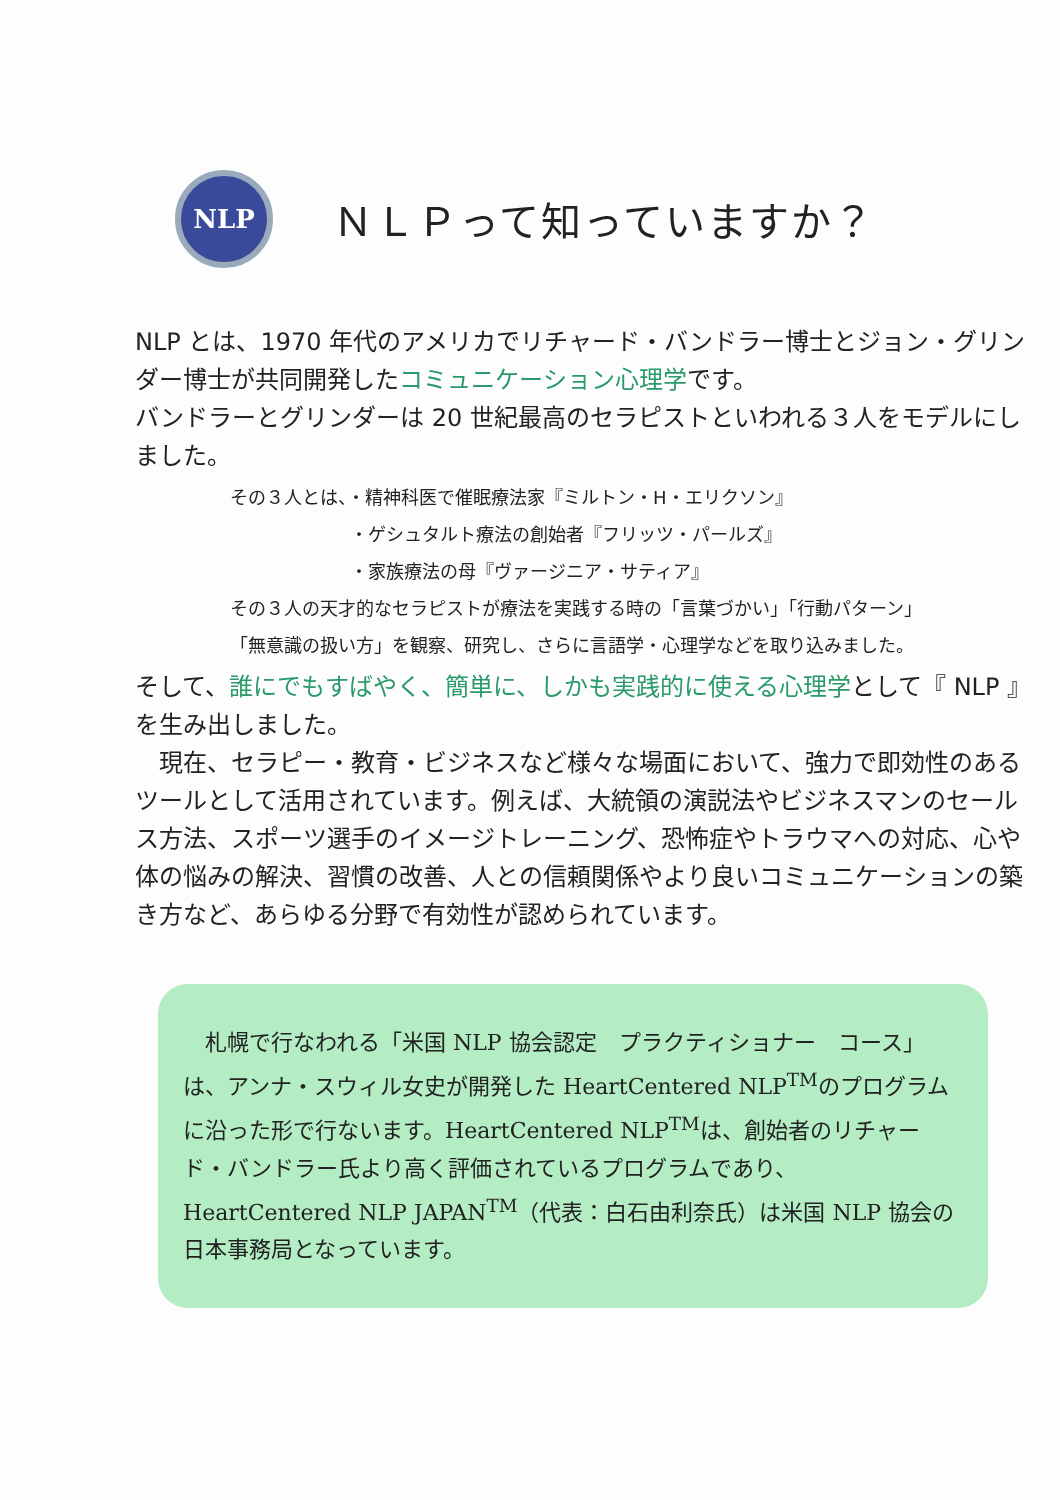NLP
ＮＬＰって知っていますか？
NLP とは、1970 年代のアメリカでリチャード・バンドラー博士とジョン・グリンダー博士が共同開発したコミュニケーション心理学です。
バンドラーとグリンダーは 20 世紀最高のセラピストといわれる３人をモデルにしました。
その３人とは、・精神科医で催眠療法家『ミルトン・H・エリクソン』
・ゲシュタルト療法の創始者『フリッツ・パールズ』
・家族療法の母『ヴァージニア・サティア』
その３人の天才的なセラピストが療法を実践する時の「言葉づかい」「行動パターン」
「無意識の扱い方」を観察、研究し、さらに言語学・心理学などを取り込みました。
そして、誰にでもすばやく、簡単に、しかも実践的に使える心理学として『 NLP 』を生み出しました。
　現在、セラピー・教育・ビジネスなど様々な場面において、強力で即効性のあるツールとして活用されています。例えば、大統領の演説法やビジネスマンのセールス方法、スポーツ選手のイメージトレーニング、恐怖症やトラウマへの対応、心や体の悩みの解決、習慣の改善、人との信頼関係やより良いコミュニケーションの築き方など、あらゆる分野で有効性が認められています。
　札幌で行なわれる「米国 NLP 協会認定　プラクティショナー　コース」は、アンナ・スウィル女史が開発した HeartCentered NLP<sup>TM</sup>のプログラムに沿った形で行ないます。HeartCentered NLP<sup>TM</sup>は、創始者のリチャード・バンドラー氏より高く評価されているプログラムであり、HeartCentered NLP JAPAN<sup>TM</sup>（代表：白石由利奈氏）は米国 NLP 協会の日本事務局となっています。